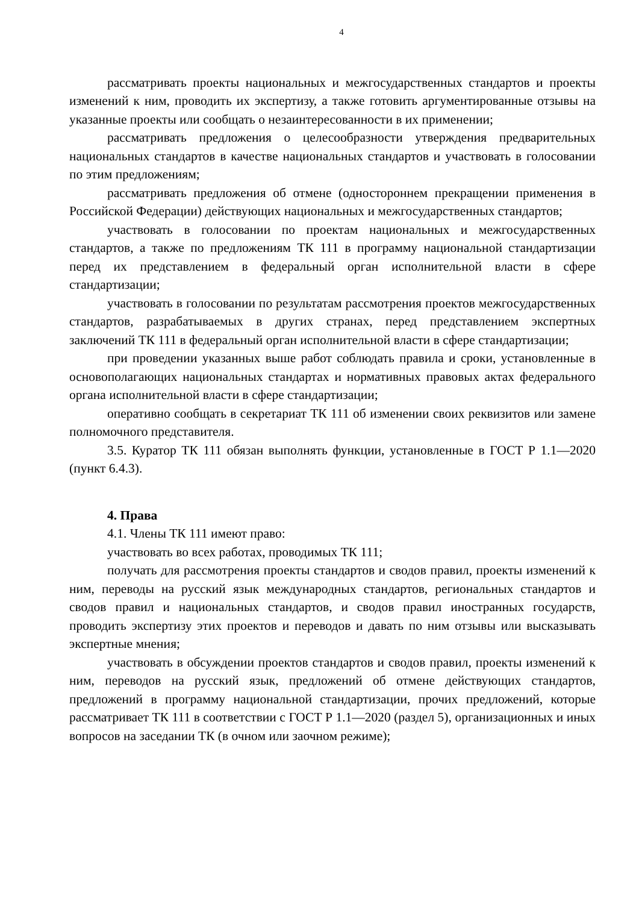4
рассматривать проекты национальных и межгосударственных стандартов и проекты изменений к ним, проводить их экспертизу, а также готовить аргументированные отзывы на указанные проекты или сообщать о незаинтересованности в их применении;
рассматривать предложения о целесообразности утверждения предварительных национальных стандартов в качестве национальных стандартов и участвовать в голосовании по этим предложениям;
рассматривать предложения об отмене (одностороннем прекращении применения в Российской Федерации) действующих национальных и межгосударственных стандартов;
участвовать в голосовании по проектам национальных и межгосударственных стандартов, а также по предложениям ТК 111 в программу национальной стандартизации перед их представлением в федеральный орган исполнительной власти в сфере стандартизации;
участвовать в голосовании по результатам рассмотрения проектов межгосударственных стандартов, разрабатываемых в других странах, перед представлением экспертных заключений ТК 111 в федеральный орган исполнительной власти в сфере стандартизации;
при проведении указанных выше работ соблюдать правила и сроки, установленные в основополагающих национальных стандартах и нормативных правовых актах федерального органа исполнительной власти в сфере стандартизации;
оперативно сообщать в секретариат ТК 111 об изменении своих реквизитов или замене полномочного представителя.
3.5. Куратор ТК 111 обязан выполнять функции, установленные в ГОСТ Р 1.1—2020 (пункт 6.4.3).
4. Права
4.1. Члены ТК 111 имеют право:
участвовать во всех работах, проводимых ТК 111;
получать для рассмотрения проекты стандартов и сводов правил, проекты изменений к ним, переводы на русский язык международных стандартов, региональных стандартов и сводов правил и национальных стандартов, и сводов правил иностранных государств, проводить экспертизу этих проектов и переводов и давать по ним отзывы или высказывать экспертные мнения;
участвовать в обсуждении проектов стандартов и сводов правил, проекты изменений к ним, переводов на русский язык, предложений об отмене действующих стандартов, предложений в программу национальной стандартизации, прочих предложений, которые рассматривает ТК 111 в соответствии с ГОСТ Р 1.1—2020 (раздел 5), организационных и иных вопросов на заседании ТК (в очном или заочном режиме);